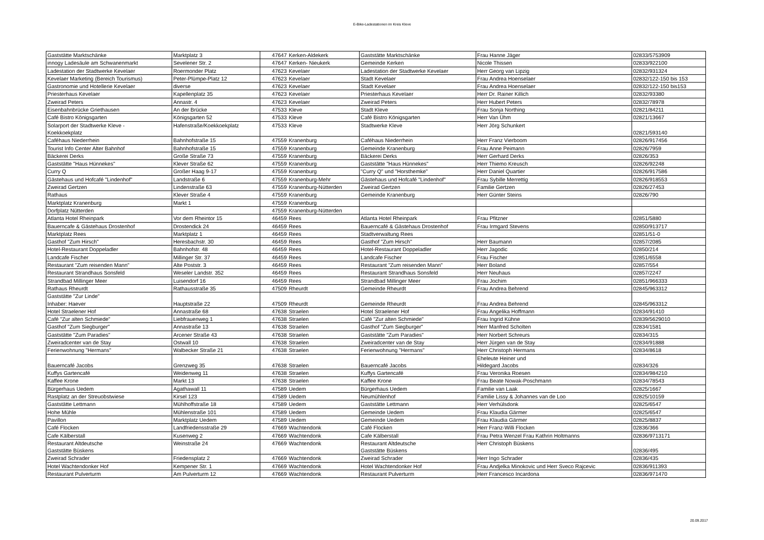E-Bike-Ladestationen im Kreis Kleve
| Gaststätte Marktschänke | Marktplatz 3 | 47647 | Kerken-Aldekerk | Gaststätte Marktschänke | Frau Hanne Jäger | 02833/5753909 |
| innogy Ladesäule am Schwanenmarkt | Sevelener Str. 2 | 47647 | Kerken- Nieukerk | Gemeinde Kerken | Nicole Thissen | 02833/922100 |
| Ladestation der Stadtwerke Kevelaer | Roermonder Platz | 47623 | Kevelaer | Ladestation der Stadtwerke Kevelaer | Herr Georg van Lipzig | 02832/931324 |
| Kevelaer Marketing (Bereich Tourismus) | Peter-Plümpe-Platz 12 | 47623 | Kevelaer | Stadt Kevelaer | Frau Andrea Hoenselaer | 02832/122-150 bis 153 |
| Gastronomie und Hotellerie Kevelaer | diverse | 47623 | Kevelaer | Stadt Kevelaer | Frau Andrea Hoenselaer | 02832/122-150 bis153 |
| Priesterhaus Kevelaer | Kapellenplatz 35 | 47623 | Kevelaer | Priesterhaus Kevelaer | Herr Dr. Rainer Killich | 02832/93380 |
| Zweirad Peters | Annastr. 4 | 47623 | Kevelaer | Zweirad Peters | Herr Hubert Peters | 02832/78978 |
| Eisenbahnbrücke Griethausen | An der Brücke | 47533 | Kleve | Stadt Kleve | Frau Sonja Northing | 02821/84211 |
| Café Bistro Königsgarten | Königsgarten 52 | 47533 | Kleve | Café Bistro Königsgarten | Herr Van Ühm | 02821/13667 |
| Solarport der Stadtwerke Kleve - Koekkoekplatz | Hafenstraße/Koekkoekplatz | 47533 | Kleve | Stadtwerke Kleve | Herr Jörg Schunkert | 02821/593140 |
| Caféhaus Niederrhein | Bahnhofstraße 15 | 47559 | Kranenburg | Caféhaus Niederrhein | Herr Franz Vierboom | 02826/917456 |
| Tourist Info Center Alter Bahnhof | Bahnhofstraße 15 | 47559 | Kranenburg | Gemeinde Kranenburg | Frau Anne Peimann | 02826/7959 |
| Bäckerei Derks | Große Straße 73 | 47559 | Kranenburg | Bäckerei Derks | Herr Gerhard Derks | 02826/353 |
| Gaststätte "Haus Hünnekes" | Klever Straße 62 | 47559 | Kranenburg | Gaststätte "Haus Hünnekes" | Herr Thiemo Kreusch | 02826/92248 |
| Curry Q | Großer Haag 9-17 | 47559 | Kranenburg | "Curry Q" und "Horsthemke" | Herr Daniel Quartier | 02826/917586 |
| Gästehaus und Hofcafé "Lindenhof" | Landstraße 6 | 47559 | Kranenburg-Mehr | Gästehaus und Hofcafé "Lindenhof" | Frau Sybille Merrettig | 02826/918553 |
| Zweirad Gertzen | Lindenstraße 63 | 47559 | Kranenburg-Nütterden | Zweirad Gertzen | Familie Gertzen | 02826/27453 |
| Rathaus | Klever Straße 4 | 47559 | Kranenburg | Gemeinde Kranenburg | Herr Günter Steins | 02826/790 |
| Marktplatz Kranenburg | Markt 1 | 47559 | Kranenburg | | | |
| Dorfplatz Nütterden | | 47559 | Kranenburg-Nütterden | | | |
| Atlanta Hotel Rheinpark | Vor dem Rheintor 15 | 46459 | Rees | Atlanta Hotel Rheinpark | Frau Pfitzner | 02851/5880 |
| Bauerncafe & Gästehaus Drostenhof | Drostendick 24 | 46459 | Rees | Bauerncafé & Gästehaus Drostenhof | Frau Irmgard Stevens | 02850/913717 |
| Marktplatz Rees | Marktplatz 1 | 46459 | Rees | Stadtverwaltung Rees | | 02851/51-0 |
| Gasthof "Zum Hirsch" | Heresbachstr. 30 | 46459 | Rees | Gasthof "Zum Hirsch" | Herr Baumann | 02857/2085 |
| Hotel-Restaurant Doppeladler | Bahnhofstr. 48 | 46459 | Rees | Hotel-Restaurant Doppeladler | Herr Jagodic | 02850/214 |
| Landcafe Fischer | Millinger Str. 37 | 46459 | Rees | Landcafe Fischer | Frau Fischer | 02851/6558 |
| Restaurant "Zum reisenden Mann" | Alte Poststr. 3 | 46459 | Rees | Restaurant "Zum reisenden Mann" | Herr Boland | 02857/554 |
| Restaurant Strandhaus Sonsfeld | Weseler Landstr. 352 | 46459 | Rees | Restaurant Strandhaus Sonsfeld | Herr Neuhaus | 02857/2247 |
| Strandbad Millinger Meer | Luisendorf 16 | 46459 | Rees | Strandbad Millinger Meer | Frau Jochim | 02851/966333 |
| Rathaus Rheurdt | Rathausstraße 35 | 47509 | Rheurdt | Gemeinde Rheurdt | Frau Andrea Behrend | 02845/963312 |
| Gaststätte "Zur Linde" Inhaber: Haever | Hauptstraße 22 | 47509 | Rheurdt | Gemeinde Rheurdt | Frau Andrea Behrend | 02845/963312 |
| Hotel Straelener Hof | Annastraße 68 | 47638 | Straelen | Hotel Straelener Hof | Frau Angelika Hoffmann | 02834/91410 |
| Café "Zur alten Schmiede" | Liebfrauenweg 1 | 47638 | Straelen | Café "Zur alten Schmiede" | Frau Ingrid Kühne | 02839/5629010 |
| Gasthof "Zum Siegburger" | Annastraße 13 | 47638 | Straelen | Gasthof "Zum Siegburger" | Herr Manfred Scholten | 02834/1581 |
| Gaststätte "Zum Paradies" | Arcener Straße 43 | 47638 | Straelen | Gaststätte "Zum Paradies" | Herr Norbert Schreurs | 02834/315 |
| Zweiradcenter van de Stay | Ostwall 10 | 47638 | Straelen | Zweiradcenter van de Stay | Herr Jürgen van de Stay | 02834/91888 |
| Ferienwohnung "Hermans" | Walbecker Straße 21 | 47638 | Straelen | Ferienwohnung "Hermans" | Herr Christoph Hermans | 02834/8618 |
| Bauerncafé Jacobs | Grenzweg 35 | 47638 | Straelen | Bauerncafé Jacobs | Eheleute Heiner und Hildegard Jacobs | 02834/326 |
| Kuffys Gartencafé | Weidenweg 11 | 47638 | Straelen | Kuffys Gartencafé | Frau Veronika Roesen | 02834/984210 |
| Kaffee Krone | Markt 13 | 47638 | Straelen | Kaffee Krone | Frau Beate Nowak-Poschmann | 02834/78543 |
| Bürgerhaus Uedem | Agathawall 11 | 47589 | Uedem | Bürgerhaus Uedem | Familie van Laak | 02825/1667 |
| Rastplatz an der Streuobstwiese | Kirsel 123 | 47589 | Uedem | Neumühlenhof | Familie Lissy & Johannes van de Loo | 02825/10159 |
| Gaststätte Lettmann | Mühlhoffstraße 18 | 47589 | Uedem | Gaststätte Lettmann | Herr Verhülsdonk | 02825/6547 |
| Hohe Mühle | Mühlenstraße 101 | 47589 | Uedem | Gemeinde Uedem | Frau Klaudia Gärmer | 02825/6547 |
| Pavillon | Marktplatz Uedem | 47589 | Uedem | Gemeinde Uedem | Frau Klaudia Gärmer | 02825/8837 |
| Café Flocken | Landfriedensstraße 29 | 47669 | Wachtendonk | Café Flocken | Herr Franz-Willi Flocken | 02836/366 |
| Cafe Kälberstall | Kusenweg 2 | 47669 | Wachtendonk | Cafe Kälberstall | Frau Petra Wenzel Frau Kathrin Holtmanns | 02836/9713171 |
| Restaurant Altdeutsche Gaststätte Büskens | Weinstraße 24 | 47669 | Wachtendonk | Restaurant Altdeutsche Gaststätte Büskens | Herr Christoph Büskens | 02836/495 |
| Zweirad Schrader | Friedensplatz 2 | 47669 | Wachtendonk | Zweirad Schrader | Herr Ingo Schrader | 02836/435 |
| Hotel Wachtendonker Hof | Kempener Str. 1 | 47669 | Wachtendonk | Hotel Wachtendonker Hof | Frau Andjelka Minokovic und Herr Sveco Rajcevic | 02836/911393 |
| Restaurant Pulverturm | Am Pulverturm 12 | 47669 | Wachtendonk | Restaurant Pulverturm | Herr Francesco Incardona | 02836/971470 |
20.09.2017